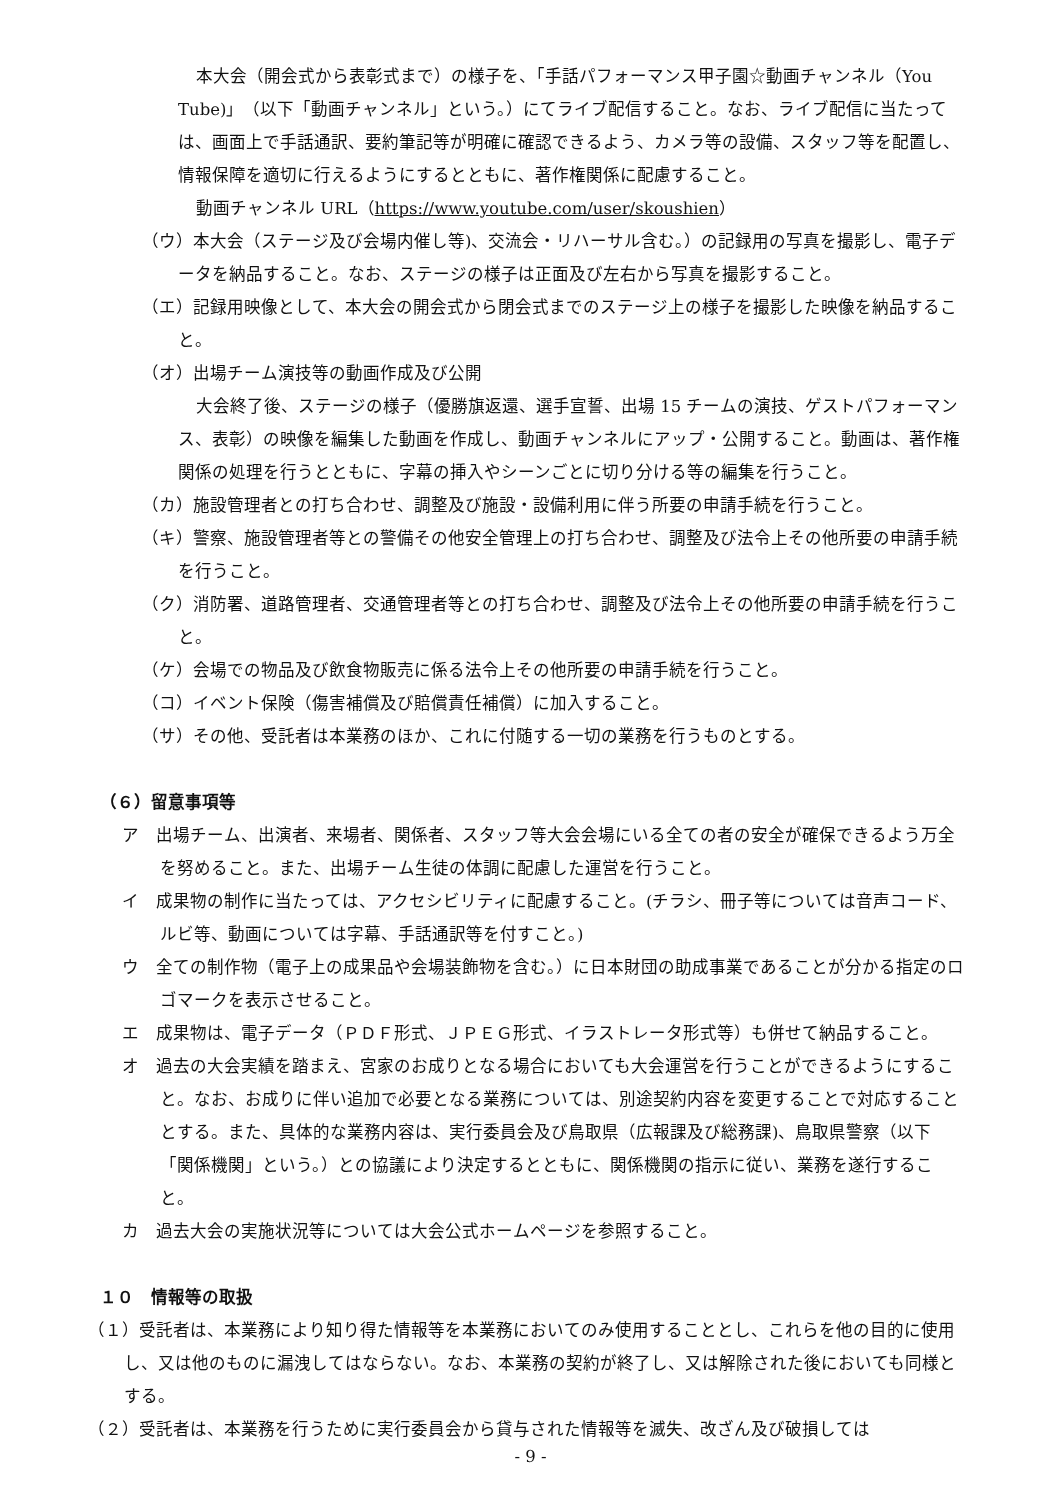本大会（開会式から表彰式まで）の様子を、「手話パフォーマンス甲子園☆動画チャンネル（You Tube)」（以下「動画チャンネル」という。）にてライブ配信すること。なお、ライブ配信に当たっては、画面上で手話通訳、要約筆記等が明確に確認できるよう、カメラ等の設備、スタッフ等を配置し、情報保障を適切に行えるようにするとともに、著作権関係に配慮すること。
動画チャンネル URL（https://www.youtube.com/user/skoushien）
（ウ）本大会（ステージ及び会場内催し等)、交流会・リハーサル含む。）の記録用の写真を撮影し、電子データを納品すること。なお、ステージの様子は正面及び左右から写真を撮影すること。
（エ）記録用映像として、本大会の開会式から閉会式までのステージ上の様子を撮影した映像を納品すること。
（オ）出場チーム演技等の動画作成及び公開
大会終了後、ステージの様子（優勝旗返還、選手宣誓、出場 15 チームの演技、ゲストパフォーマンス、表彰）の映像を編集した動画を作成し、動画チャンネルにアップ・公開すること。動画は、著作権関係の処理を行うとともに、字幕の挿入やシーンごとに切り分ける等の編集を行うこと。
（カ）施設管理者との打ち合わせ、調整及び施設・設備利用に伴う所要の申請手続を行うこと。
（キ）警察、施設管理者等との警備その他安全管理上の打ち合わせ、調整及び法令上その他所要の申請手続を行うこと。
（ク）消防署、道路管理者、交通管理者等との打ち合わせ、調整及び法令上その他所要の申請手続を行うこと。
（ケ）会場での物品及び飲食物販売に係る法令上その他所要の申請手続を行うこと。
（コ）イベント保険（傷害補償及び賠償責任補償）に加入すること。
（サ）その他、受託者は本業務のほか、これに付随する一切の業務を行うものとする。
（６）留意事項等
ア　出場チーム、出演者、来場者、関係者、スタッフ等大会会場にいる全ての者の安全が確保できるよう万全を努めること。また、出場チーム生徒の体調に配慮した運営を行うこと。
イ　成果物の制作に当たっては、アクセシビリティに配慮すること。(チラシ、冊子等については音声コード、ルビ等、動画については字幕、手話通訳等を付すこと。)
ウ　全ての制作物（電子上の成果品や会場装飾物を含む。）に日本財団の助成事業であることが分かる指定のロゴマークを表示させること。
エ　成果物は、電子データ（ＰＤＦ形式、ＪＰＥＧ形式、イラストレータ形式等）も併せて納品すること。
オ　過去の大会実績を踏まえ、宮家のお成りとなる場合においても大会運営を行うことができるようにすること。なお、お成りに伴い追加で必要となる業務については、別途契約内容を変更することで対応することとする。また、具体的な業務内容は、実行委員会及び鳥取県（広報課及び総務課)、鳥取県警察（以下「関係機関」という。）との協議により決定するとともに、関係機関の指示に従い、業務を遂行すること。
カ　過去大会の実施状況等については大会公式ホームページを参照すること。
１０　情報等の取扱
（１）受託者は、本業務により知り得た情報等を本業務においてのみ使用することとし、これらを他の目的に使用し、又は他のものに漏洩してはならない。なお、本業務の契約が終了し、又は解除された後においても同様とする。
（２）受託者は、本業務を行うために実行委員会から貸与された情報等を滅失、改ざん及び破損しては
- 9 -